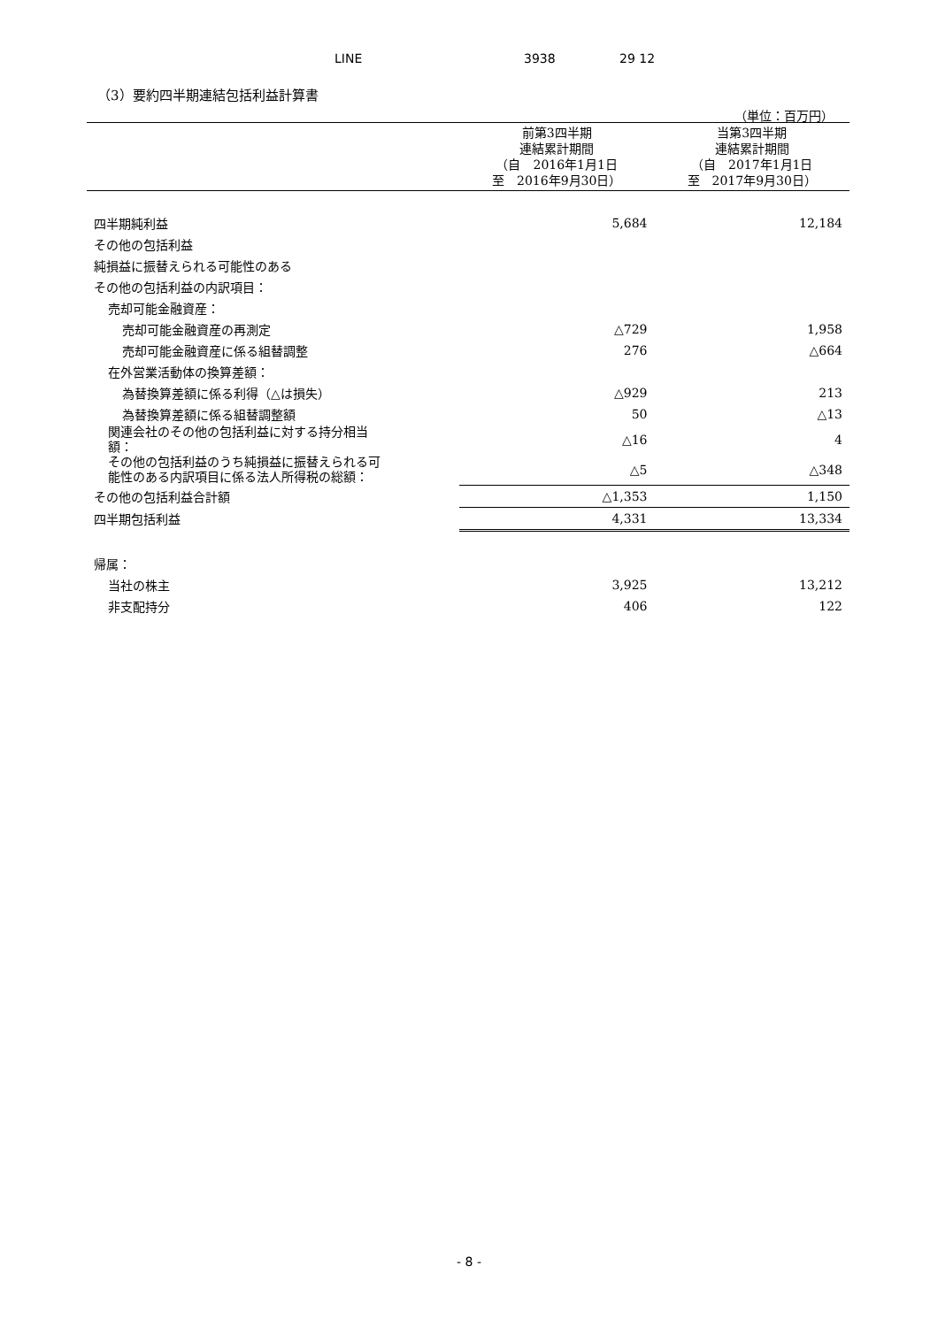LINE 3938 29 12
（3）要約四半期連結包括利益計算書
（単位：百万円）
| | 前第3四半期 連結累計期間 （自 2016年1月1日 至 2016年9月30日） | 当第3四半期 連結累計期間 （自 2017年1月1日 至 2017年9月30日） |
| --- | --- | --- |
| 四半期純利益 | 5,684 | 12,184 |
| その他の包括利益 | | |
| 純損益に振替えられる可能性のある | | |
| その他の包括利益の内訳項目： | | |
| 売却可能金融資産： | | |
| 売却可能金融資産の再測定 | △729 | 1,958 |
| 売却可能金融資産に係る組替調整 | 276 | △664 |
| 在外営業活動体の換算差額： | | |
| 為替換算差額に係る利得（△は損失） | △929 | 213 |
| 為替換算差額に係る組替調整額 | 50 | △13 |
| 関連会社のその他の包括利益に対する持分相当 額： | △16 | 4 |
| その他の包括利益のうち純損益に振替えられる可 能性のある内訳項目に係る法人所得税の総額： | △5 | △348 |
| その他の包括利益合計額 | △1,353 | 1,150 |
| 四半期包括利益 | 4,331 | 13,334 |
| 帰属： | | |
| 当社の株主 | 3,925 | 13,212 |
| 非支配持分 | 406 | 122 |
- 8 -